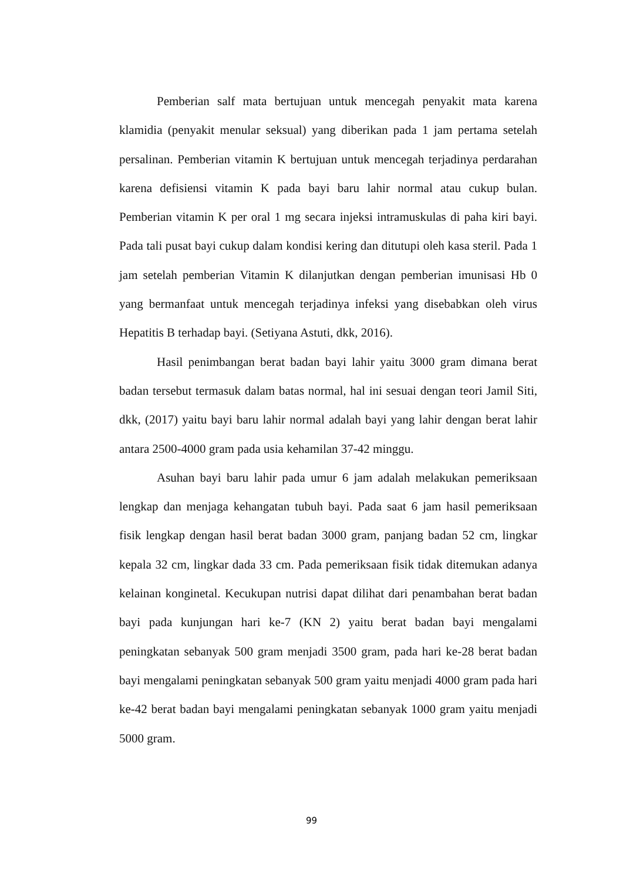Pemberian salf mata bertujuan untuk mencegah penyakit mata karena klamidia (penyakit menular seksual) yang diberikan pada 1 jam pertama setelah persalinan. Pemberian vitamin K bertujuan untuk mencegah terjadinya perdarahan karena defisiensi vitamin K pada bayi baru lahir normal atau cukup bulan. Pemberian vitamin K per oral 1 mg secara injeksi intramuskulas di paha kiri bayi. Pada tali pusat bayi cukup dalam kondisi kering dan ditutupi oleh kasa steril. Pada 1 jam setelah pemberian Vitamin K dilanjutkan dengan pemberian imunisasi Hb 0 yang bermanfaat untuk mencegah terjadinya infeksi yang disebabkan oleh virus Hepatitis B terhadap bayi. (Setiyana Astuti, dkk, 2016).
Hasil penimbangan berat badan bayi lahir yaitu 3000 gram dimana berat badan tersebut termasuk dalam batas normal, hal ini sesuai dengan teori Jamil Siti, dkk, (2017) yaitu bayi baru lahir normal adalah bayi yang lahir dengan berat lahir antara 2500-4000 gram pada usia kehamilan 37-42 minggu.
Asuhan bayi baru lahir pada umur 6 jam adalah melakukan pemeriksaan lengkap dan menjaga kehangatan tubuh bayi. Pada saat 6 jam hasil pemeriksaan fisik lengkap dengan hasil berat badan 3000 gram, panjang badan 52 cm, lingkar kepala 32 cm, lingkar dada 33 cm. Pada pemeriksaan fisik tidak ditemukan adanya kelainan konginetal. Kecukupan nutrisi dapat dilihat dari penambahan berat badan bayi pada kunjungan hari ke-7 (KN 2) yaitu berat badan bayi mengalami peningkatan sebanyak 500 gram menjadi 3500 gram, pada hari ke-28 berat badan bayi mengalami peningkatan sebanyak 500 gram yaitu menjadi 4000 gram pada hari ke-42 berat badan bayi mengalami peningkatan sebanyak 1000 gram yaitu menjadi 5000 gram.
99